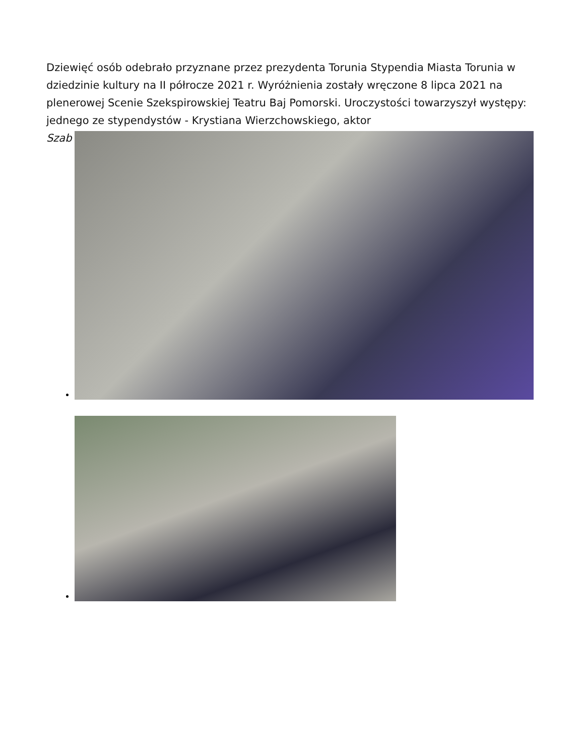Dziewięć osób odebrało przyznane przez prezydenta Torunia Stypendia Miasta Torunia w dziedzinie kultury na II półrocze 2021 r. Wyróżnienia zostały wręczone 8 lipca 2021 na plenerowej Scenie Szekspirowskiej Teatru Baj Pomorski. Uroczystości towarzyszył występy: jednego ze stypendystów - Krystiana Wierzchowskiego, aktor
Szab